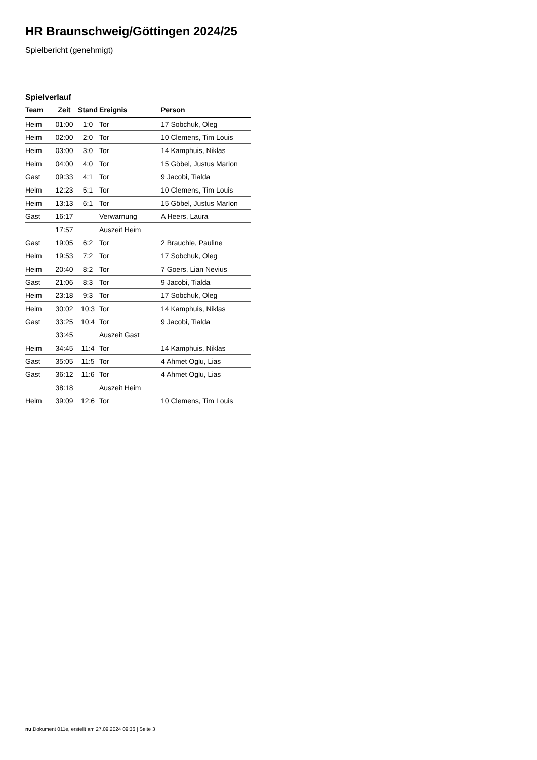HR Braunschweig/Göttingen 2024/25
Spielbericht (genehmigt)
Spielverlauf
| Team | Zeit | Stand | Ereignis | Person |
| --- | --- | --- | --- | --- |
| Heim | 01:00 | 1:0 | Tor | 17 Sobchuk, Oleg |
| Heim | 02:00 | 2:0 | Tor | 10 Clemens, Tim Louis |
| Heim | 03:00 | 3:0 | Tor | 14 Kamphuis, Niklas |
| Heim | 04:00 | 4:0 | Tor | 15 Göbel, Justus Marlon |
| Gast | 09:33 | 4:1 | Tor | 9 Jacobi, Tialda |
| Heim | 12:23 | 5:1 | Tor | 10 Clemens, Tim Louis |
| Heim | 13:13 | 6:1 | Tor | 15 Göbel, Justus Marlon |
| Gast | 16:17 | | Verwarnung | A Heers, Laura |
| | 17:57 | | Auszeit Heim | |
| Gast | 19:05 | 6:2 | Tor | 2 Brauchle, Pauline |
| Heim | 19:53 | 7:2 | Tor | 17 Sobchuk, Oleg |
| Heim | 20:40 | 8:2 | Tor | 7 Goers, Lian Nevius |
| Gast | 21:06 | 8:3 | Tor | 9 Jacobi, Tialda |
| Heim | 23:18 | 9:3 | Tor | 17 Sobchuk, Oleg |
| Heim | 30:02 | 10:3 | Tor | 14 Kamphuis, Niklas |
| Gast | 33:25 | 10:4 | Tor | 9 Jacobi, Tialda |
| | 33:45 | | Auszeit Gast | |
| Heim | 34:45 | 11:4 | Tor | 14 Kamphuis, Niklas |
| Gast | 35:05 | 11:5 | Tor | 4 Ahmet Oglu, Lias |
| Gast | 36:12 | 11:6 | Tor | 4 Ahmet Oglu, Lias |
| | 38:18 | | Auszeit Heim | |
| Heim | 39:09 | 12:6 | Tor | 10 Clemens, Tim Louis |
nu.Dokument 011e, erstellt am 27.09.2024 09:36 | Seite 3